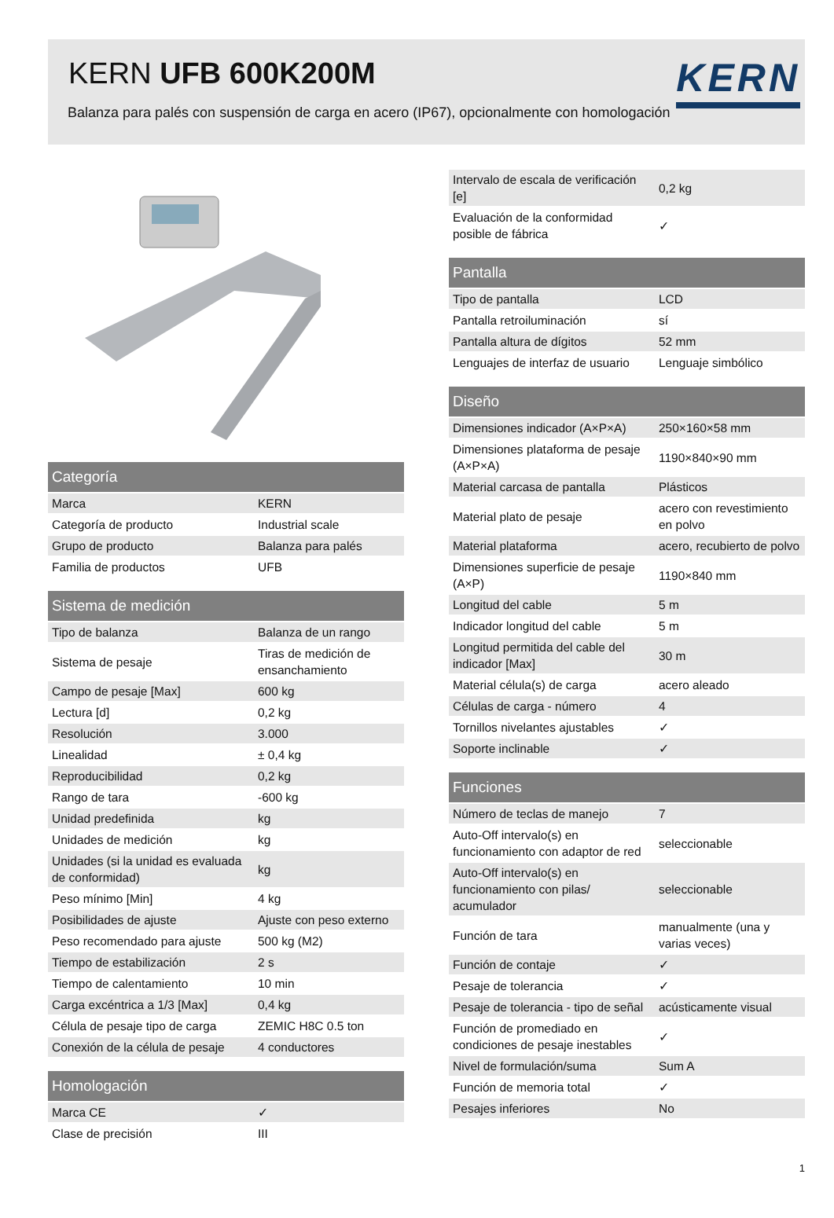KERN UFB 600K200M
Balanza para palés con suspensión de carga en acero (IP67), opcionalmente con homologación
KERN
| Categoría | |
| --- | --- |
| Marca | KERN |
| Categoría de producto | Industrial scale |
| Grupo de producto | Balanza para palés |
| Familia de productos | UFB |
| Sistema de medición | |
| --- | --- |
| Tipo de balanza | Balanza de un rango |
| Sistema de pesaje | Tiras de medición de ensanchamiento |
| Campo de pesaje [Max] | 600 kg |
| Lectura [d] | 0,2 kg |
| Resolución | 3.000 |
| Linealidad | ± 0,4 kg |
| Reproducibilidad | 0,2 kg |
| Rango de tara | -600 kg |
| Unidad predefinida | kg |
| Unidades de medición | kg |
| Unidades (si la unidad es evaluada de conformidad) | kg |
| Peso mínimo [Min] | 4 kg |
| Posibilidades de ajuste | Ajuste con peso externo |
| Peso recomendado para ajuste | 500 kg (M2) |
| Tiempo de estabilización | 2 s |
| Tiempo de calentamiento | 10 min |
| Carga excéntrica a 1/3 [Max] | 0,4 kg |
| Célula de pesaje tipo de carga | ZEMIC H8C 0.5 ton |
| Conexión de la célula de pesaje | 4 conductores |
| Homologación | |
| --- | --- |
| Marca CE | ✓ |
| Clase de precisión | III |
| Intervalo de escala de verificación [e] | 0,2 kg |
| Evaluación de la conformidad posible de fábrica | ✓ |
| Pantalla | |
| --- | --- |
| Tipo de pantalla | LCD |
| Pantalla retroiluminación | sí |
| Pantalla altura de dígitos | 52 mm |
| Lenguajes de interfaz de usuario | Lenguaje simbólico |
| Diseño | |
| --- | --- |
| Dimensiones indicador (A×P×A) | 250×160×58 mm |
| Dimensiones plataforma de pesaje (A×P×A) | 1190×840×90 mm |
| Material carcasa de pantalla | Plásticos |
| Material plato de pesaje | acero con revestimiento en polvo |
| Material plataforma | acero, recubierto de polvo |
| Dimensiones superficie de pesaje (A×P) | 1190×840 mm |
| Longitud del cable | 5 m |
| Indicador longitud del cable | 5 m |
| Longitud permitida del cable del indicador [Max] | 30 m |
| Material célula(s) de carga | acero aleado |
| Células de carga - número | 4 |
| Tornillos nivelantes ajustables | ✓ |
| Soporte inclinable | ✓ |
| Funciones | |
| --- | --- |
| Número de teclas de manejo | 7 |
| Auto-Off intervalo(s) en funcionamiento con adaptor de red | seleccionable |
| Auto-Off intervalo(s) en funcionamiento con pilas/ acumulador | seleccionable |
| Función de tara | manualmente (una y varias veces) |
| Función de contaje | ✓ |
| Pesaje de tolerancia | ✓ |
| Pesaje de tolerancia - tipo de señal | acústicamente visual |
| Función de promediado en condiciones de pesaje inestables | ✓ |
| Nivel de formulación/suma | Sum A |
| Función de memoria total | ✓ |
| Pesajes inferiores | No |
1